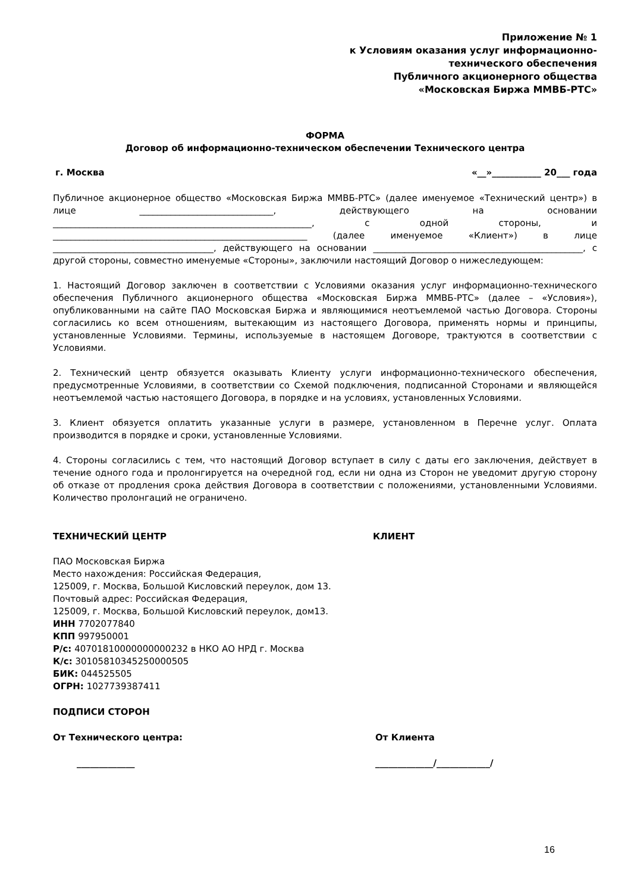Приложение № 1
к Условиям оказания услуг информационно-
технического обеспечения
Публичного акционерного общества
«Московская Биржа ММВБ-РТС»
ФОРМА
Договор об информационно-техническом обеспечении Технического центра
г. Москва «__»___________ 20___ года
Публичное акционерное общество «Московская Биржа ММВБ-РТС» (далее именуемое «Технический центр») в лице ______________________________, действующего на основании __________________________________________________________, с одной стороны, и _________________________________________________________ (далее именуемое «Клиент») в лице ____________________________________, действующего на основании _______________________________________________, с другой стороны, совместно именуемые «Стороны», заключили настоящий Договор о нижеследующем:
1. Настоящий Договор заключен в соответствии с Условиями оказания услуг информационно-технического обеспечения Публичного акционерного общества «Московская Биржа ММВБ-РТС» (далее – «Условия»), опубликованными на сайте ПАО Московская Биржа и являющимися неотъемлемой частью Договора. Стороны согласились ко всем отношениям, вытекающим из настоящего Договора, применять нормы и принципы, установленные Условиями. Термины, используемые в настоящем Договоре, трактуются в соответствии с Условиями.
2. Технический центр обязуется оказывать Клиенту услуги информационно-технического обеспечения, предусмотренные Условиями, в соответствии со Схемой подключения, подписанной Сторонами и являющейся неотъемлемой частью настоящего Договора, в порядке и на условиях, установленных Условиями.
3. Клиент обязуется оплатить указанные услуги в размере, установленном в Перечне услуг. Оплата производится в порядке и сроки, установленные Условиями.
4. Стороны согласились с тем, что настоящий Договор вступает в силу с даты его заключения, действует в течение одного года и пролонгируется на очередной год, если ни одна из Сторон не уведомит другую сторону об отказе от продления срока действия Договора в соответствии с положениями, установленными Условиями. Количество пролонгаций не ограничено.
ТЕХНИЧЕСКИЙ ЦЕНТР КЛИЕНТ
ПАО Московская Биржа
Место нахождения: Российская Федерация,
125009, г. Москва, Большой Кисловский переулок, дом 13.
Почтовый адрес: Российская Федерация,
125009, г. Москва, Большой Кисловский переулок, дом13.
ИНН 7702077840
КПП 997950001
Р/с: 40701810000000000232 в НКО АО НРД г. Москва
К/с: 30105810345250000505
БИК: 044525505
ОГРН: 1027739387411
ПОДПИСИ СТОРОН
От Технического центра: От Клиента
_____________ _____________/____________/
16